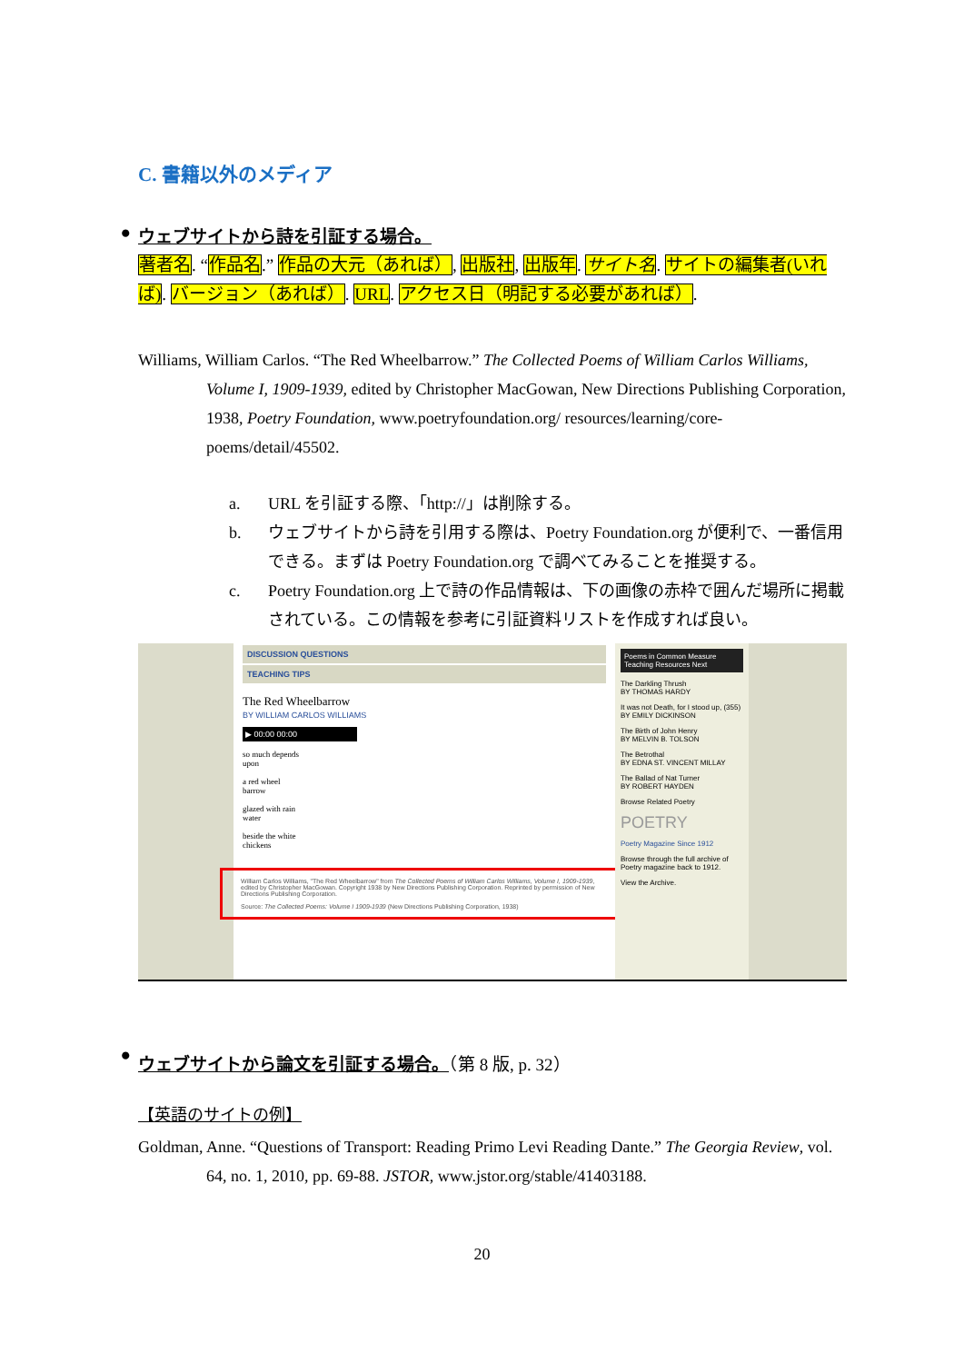C. 書籍以外のメディア
● ウェブサイトから詩を引証する場合。
著者名. “作品名.” 作品の大元（あれば）, 出版社, 出版年. サイト名. サイトの編集者(いれば). バージョン（あれば）. URL. アクセス日（明記する必要があれば）.
Williams, William Carlos. “The Red Wheelbarrow.” The Collected Poems of William Carlos Williams, Volume I, 1909-1939, edited by Christopher MacGowan, New Directions Publishing Corporation, 1938, Poetry Foundation, www.poetryfoundation.org/ resources/learning/core-poems/detail/45502.
a. URL を引証する際、「http://」は削除する。
b. ウェブサイトから詩を引用する際は、Poetry Foundation.org が便利で、一番信用できる。まずは Poetry Foundation.org で調べてみることを推奨する。
c. Poetry Foundation.org 上で詩の作品情報は、下の画像の赤枠で囲んだ場所に掲載されている。この情報を参考に引証資料リストを作成すれば良い。
DISCUSSION QUESTIONS
TEACHING TIPS
The Red Wheelbarrow
BY WILLIAM CARLOS WILLIAMS
▶ 00:00 00:00
so much depends
upon
a red wheel
barrow
glazed with rain
water
beside the white
chickens
William Carlos Williams, "The Red Wheelbarrow" from The Collected Poems of William Carlos Williams, Volume I, 1909-1939, edited by Christopher MacGowan. Copyright 1938 by New Directions Publishing Corporation. Reprinted by permission of New Directions Publishing Corporation.
Source: The Collected Poems: Volume I 1909-1939 (New Directions Publishing Corporation, 1938)
Poems in Common Measure Teaching Resources Next
The Darkling Thrush
BY THOMAS HARDY
It was not Death, for I stood up, (355)
BY EMILY DICKINSON
The Birth of John Henry
BY MELVIN B. TOLSON
The Betrothal
BY EDNA ST. VINCENT MILLAY
The Ballad of Nat Turner
BY ROBERT HAYDEN
Browse Related Poetry
POETRY
Poetry Magazine Since 1912
Browse through the full archive of Poetry magazine back to 1912.
View the Archive.
● ウェブサイトから論文を引証する場合。（第 8 版, p. 32）
【英語のサイトの例】
Goldman, Anne. “Questions of Transport: Reading Primo Levi Reading Dante.” The Georgia Review, vol. 64, no. 1, 2010, pp. 69-88. JSTOR, www.jstor.org/stable/41403188.
20